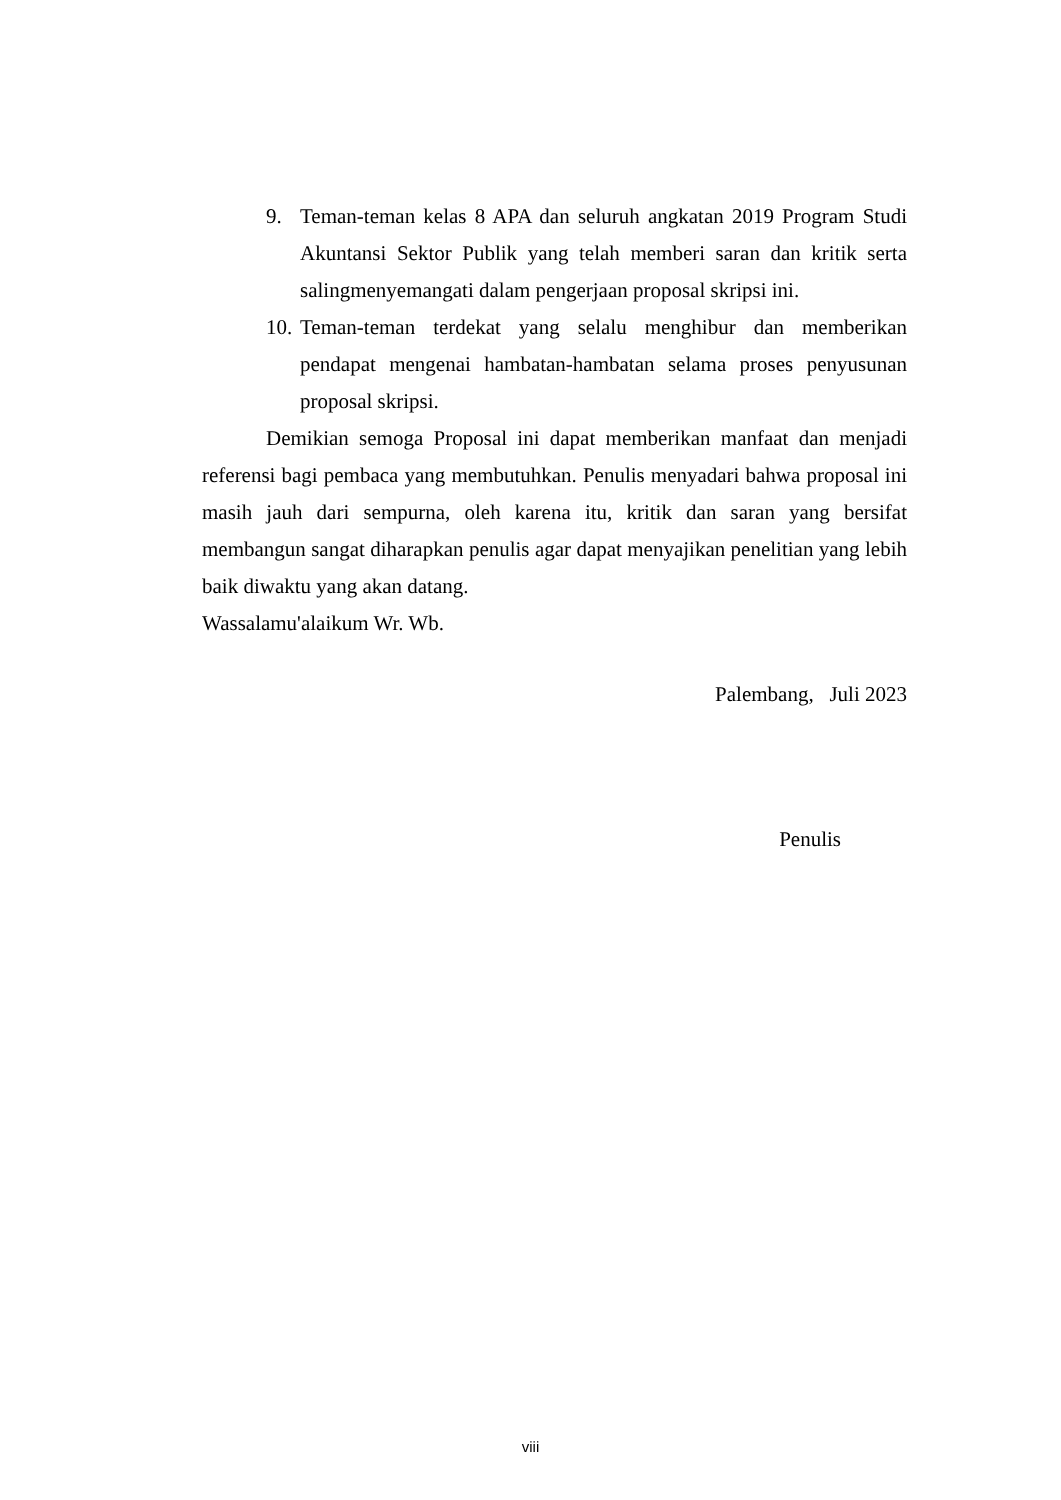9. Teman-teman kelas 8 APA dan seluruh angkatan 2019 Program Studi Akuntansi Sektor Publik yang telah memberi saran dan kritik serta salingmenyemangati dalam pengerjaan proposal skripsi ini.
10. Teman-teman terdekat yang selalu menghibur dan memberikan pendapat mengenai hambatan-hambatan selama proses penyusunan proposal skripsi.
Demikian semoga Proposal ini dapat memberikan manfaat dan menjadi referensi bagi pembaca yang membutuhkan. Penulis menyadari bahwa proposal ini masih jauh dari sempurna, oleh karena itu, kritik dan saran yang bersifat membangun sangat diharapkan penulis agar dapat menyajikan penelitian yang lebih baik diwaktu yang akan datang.
Wassalamu'alaikum Wr. Wb.
Palembang, Juli 2023
Penulis
viii